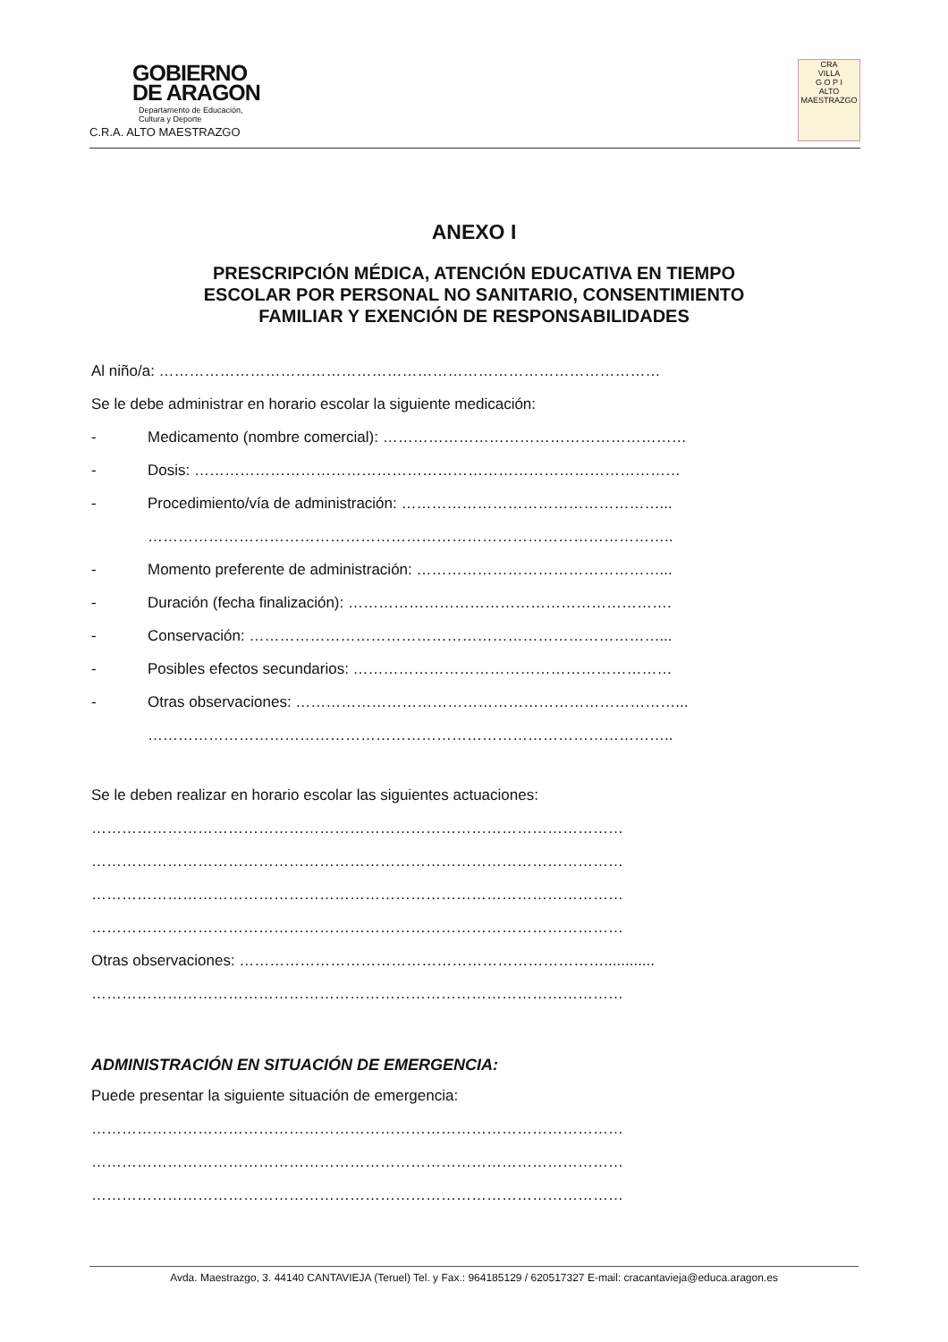GOBIERNO
DE ARAGON
Departamento de Educación,
Cultura y Deporte
C.R.A. ALTO MAESTRAZGO
CRA
VILLA
G O P I
ALTO
MAESTRAZGO
ANEXO I
PRESCRIPCIÓN MÉDICA, ATENCIÓN EDUCATIVA EN TIEMPO
ESCOLAR POR PERSONAL NO SANITARIO, CONSENTIMIENTO
FAMILIAR Y EXENCIÓN DE RESPONSABILIDADES
Al niño/a: ………………………………………………………………………………………
Se le debe administrar en horario escolar la siguiente medicación:
- Medicamento (nombre comercial): ……………………………………………………
- Dosis: ……………………………………………………………………………………
- Procedimiento/vía de administración: ……………………………………………...
…………………………………………………………………………………………..
- Momento preferente de administración: …………………………………………...
- Duración (fecha finalización): ……………………………………………………….
- Conservación: ………………………………………………………………………...
- Posibles efectos secundarios: ………………………………………………………
- Otras observaciones: …………………………………………………………………...
…………………………………………………………………………………………..
Se le deben realizar en horario escolar las siguientes actuaciones:
……………………………………………………………………………………………
……………………………………………………………………………………………
……………………………………………………………………………………………
……………………………………………………………………………………………
Otras observaciones: ………………………………………………………………............
……………………………………………………………………………………………
ADMINISTRACIÓN EN SITUACIÓN DE EMERGENCIA:
Puede presentar la siguiente situación de emergencia:
……………………………………………………………………………………………
……………………………………………………………………………………………
……………………………………………………………………………………………
Avda. Maestrazgo, 3. 44140 CANTAVIEJA (Teruel) Tel. y Fax.: 964185129 / 620517327 E-mail: cracantavieja@educa.aragon.es